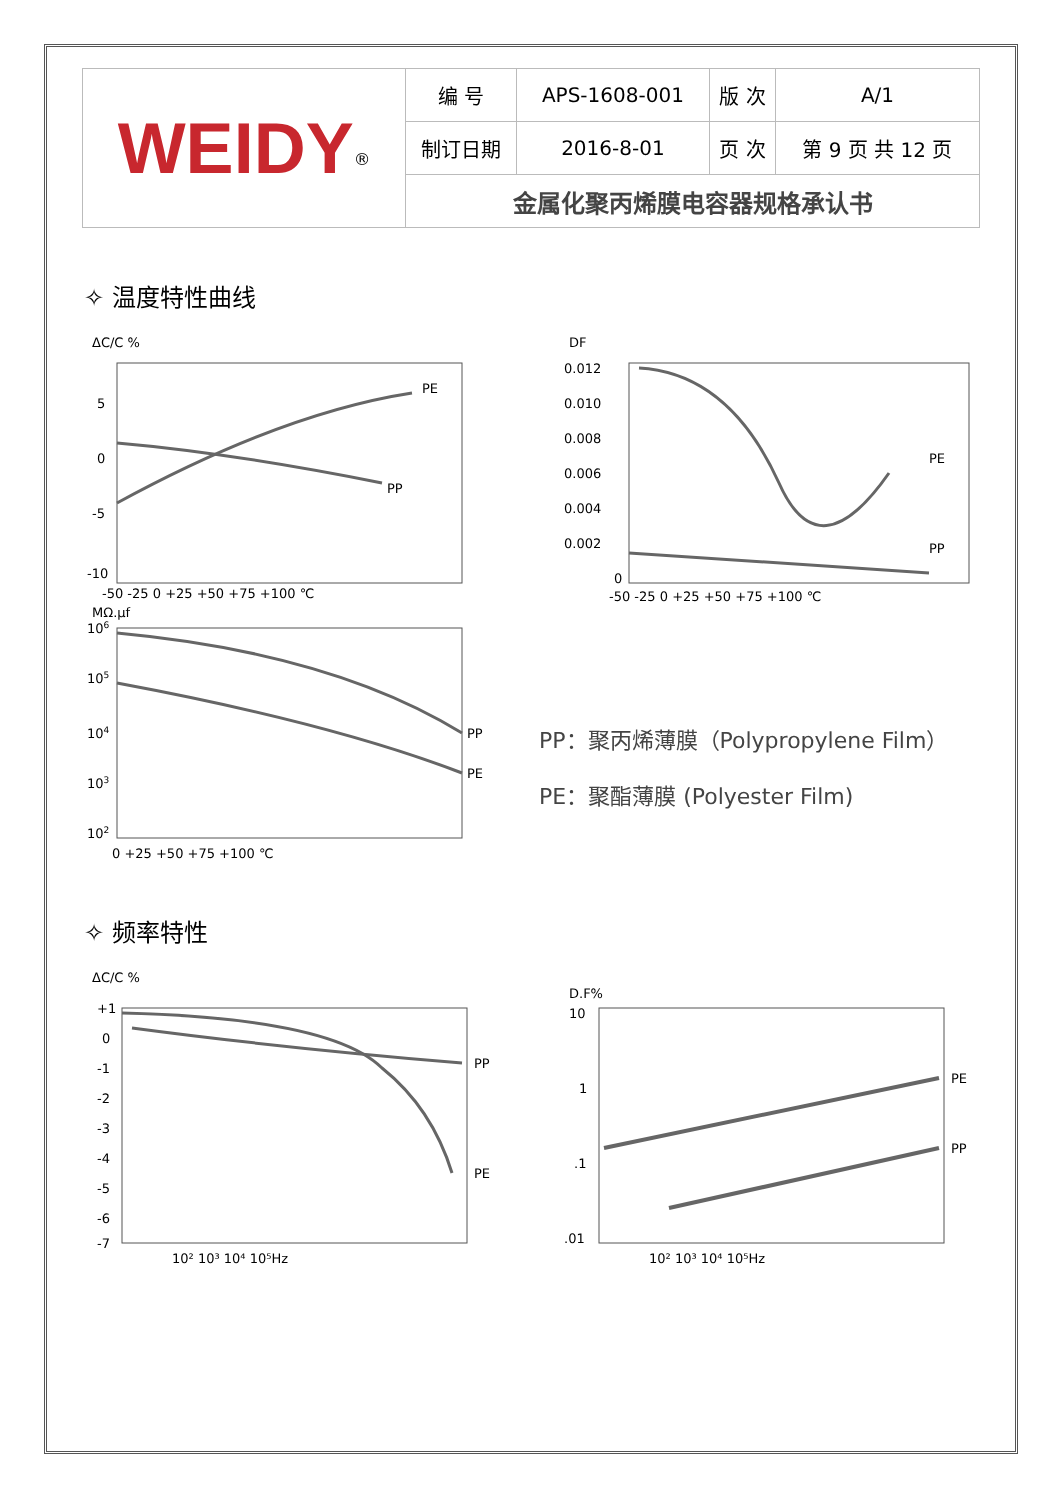| WEIDY<sup>®</sup> | 编 号 | APS-1608-001 | 版 次 | A/1 |
| | 制订日期 | 2016-8-01 | 页 次 | 第 9 页 共 12 页 |
| | 金属化聚丙烯膜电容器规格承认书 | | | |
✧ 温度特性曲线
ΔC/C %
PE
PP
5
0
-5
-10
-50 -25 0 +25 +50 +75 +100 ℃
DF
PE
PP
0.012
0.010
0.008
0.006
0.004
0.002
0
-50 -25 0 +25 +50 +75 +100 ℃
MΩ.μf
PP
PE
106
105
104
103
102
0 +25 +50 +75 +100 ℃
PP：聚丙烯薄膜（Polypropylene Film）
PE：聚酯薄膜 (Polyester Film)
✧ 频率特性
ΔC/C %
PP
PE
+1
0
-1
-2
-3
-4
-5
-6
-7
10² 10³ 10⁴ 10⁵Hz
D.F%
PE
PP
10
1
.1
.01
10² 10³ 10⁴ 10⁵Hz